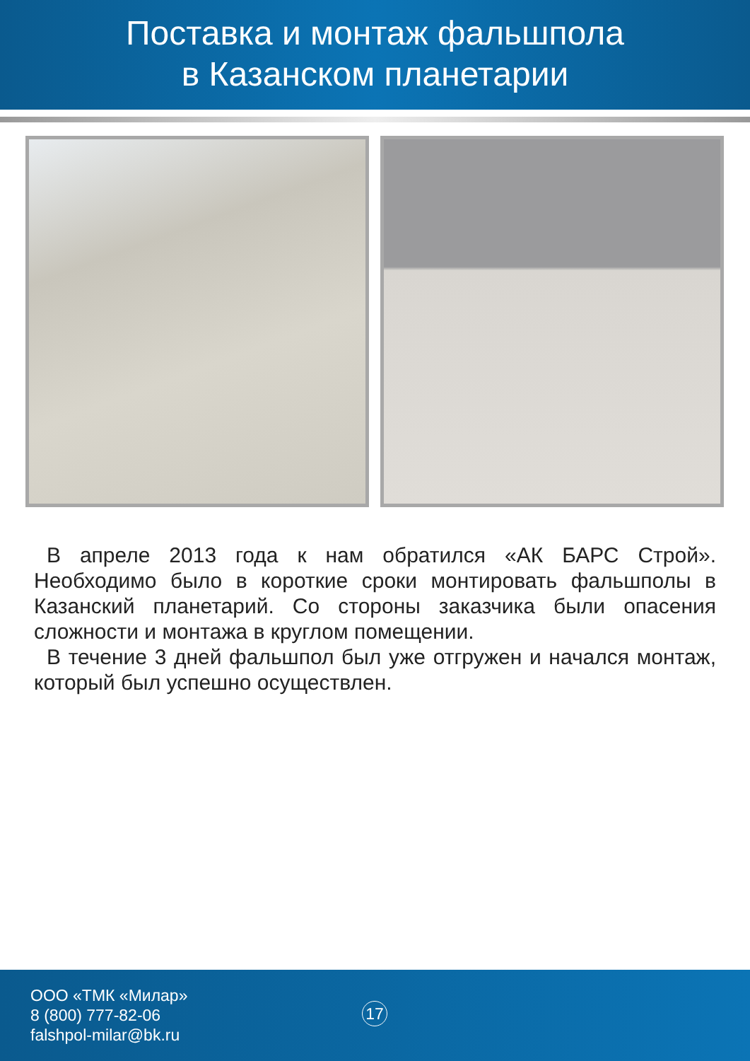Поставка и монтаж фальшпола
в Казанском планетарии
В апреле 2013 года к нам обратился «АК БАРС Строй». Необходимо было в короткие сроки монтировать фальшполы в Казанский планетарий. Со стороны заказчика были опасения сложности и монтажа в круглом помещении.
В течение 3 дней фальшпол был уже отгружен и начался монтаж, который был успешно осуществлен.
ООО «ТМК «Милар»
8 (800) 777-82-06
falshpol-milar@bk.ru
17